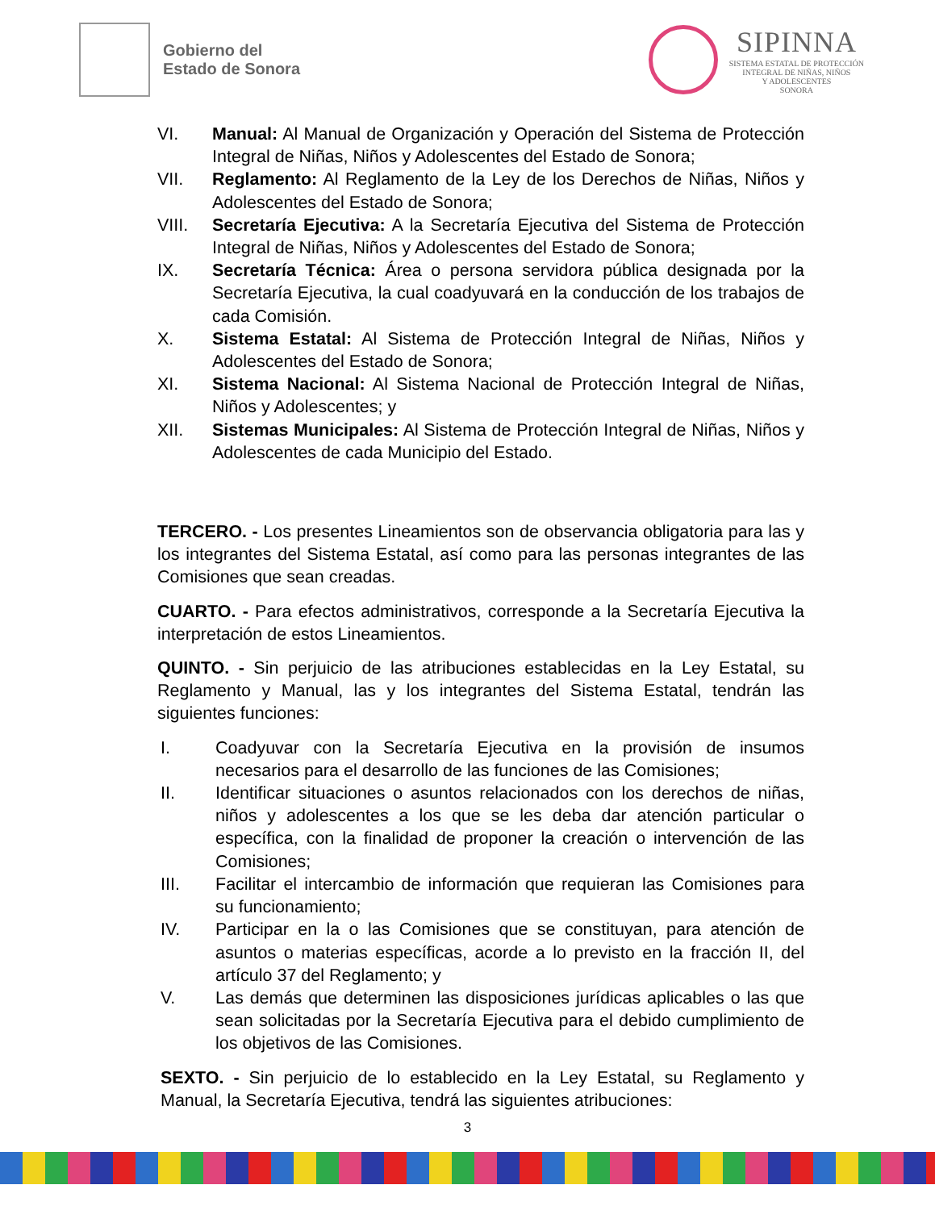Gobierno del
Estado de Sonora
SIPINNA
SISTEMA ESTATAL DE PROTECCIÓN
INTEGRAL DE NIÑAS, NIÑOS
Y ADOLESCENTES
SONORA
VI. Manual: Al Manual de Organización y Operación del Sistema de Protección Integral de Niñas, Niños y Adolescentes del Estado de Sonora;
VII. Reglamento: Al Reglamento de la Ley de los Derechos de Niñas, Niños y Adolescentes del Estado de Sonora;
VIII. Secretaría Ejecutiva: A la Secretaría Ejecutiva del Sistema de Protección Integral de Niñas, Niños y Adolescentes del Estado de Sonora;
IX. Secretaría Técnica: Área o persona servidora pública designada por la Secretaría Ejecutiva, la cual coadyuvará en la conducción de los trabajos de cada Comisión.
X. Sistema Estatal: Al Sistema de Protección Integral de Niñas, Niños y Adolescentes del Estado de Sonora;
XI. Sistema Nacional: Al Sistema Nacional de Protección Integral de Niñas, Niños y Adolescentes; y
XII. Sistemas Municipales: Al Sistema de Protección Integral de Niñas, Niños y Adolescentes de cada Municipio del Estado.
TERCERO. - Los presentes Lineamientos son de observancia obligatoria para las y los integrantes del Sistema Estatal, así como para las personas integrantes de las Comisiones que sean creadas.
CUARTO. - Para efectos administrativos, corresponde a la Secretaría Ejecutiva la interpretación de estos Lineamientos.
QUINTO. - Sin perjuicio de las atribuciones establecidas en la Ley Estatal, su Reglamento y Manual, las y los integrantes del Sistema Estatal, tendrán las siguientes funciones:
I. Coadyuvar con la Secretaría Ejecutiva en la provisión de insumos necesarios para el desarrollo de las funciones de las Comisiones;
II. Identificar situaciones o asuntos relacionados con los derechos de niñas, niños y adolescentes a los que se les deba dar atención particular o específica, con la finalidad de proponer la creación o intervención de las Comisiones;
III. Facilitar el intercambio de información que requieran las Comisiones para su funcionamiento;
IV. Participar en la o las Comisiones que se constituyan, para atención de asuntos o materias específicas, acorde a lo previsto en la fracción II, del artículo 37 del Reglamento; y
V. Las demás que determinen las disposiciones jurídicas aplicables o las que sean solicitadas por la Secretaría Ejecutiva para el debido cumplimiento de los objetivos de las Comisiones.
SEXTO. - Sin perjuicio de lo establecido en la Ley Estatal, su Reglamento y Manual, la Secretaría Ejecutiva, tendrá las siguientes atribuciones:
3